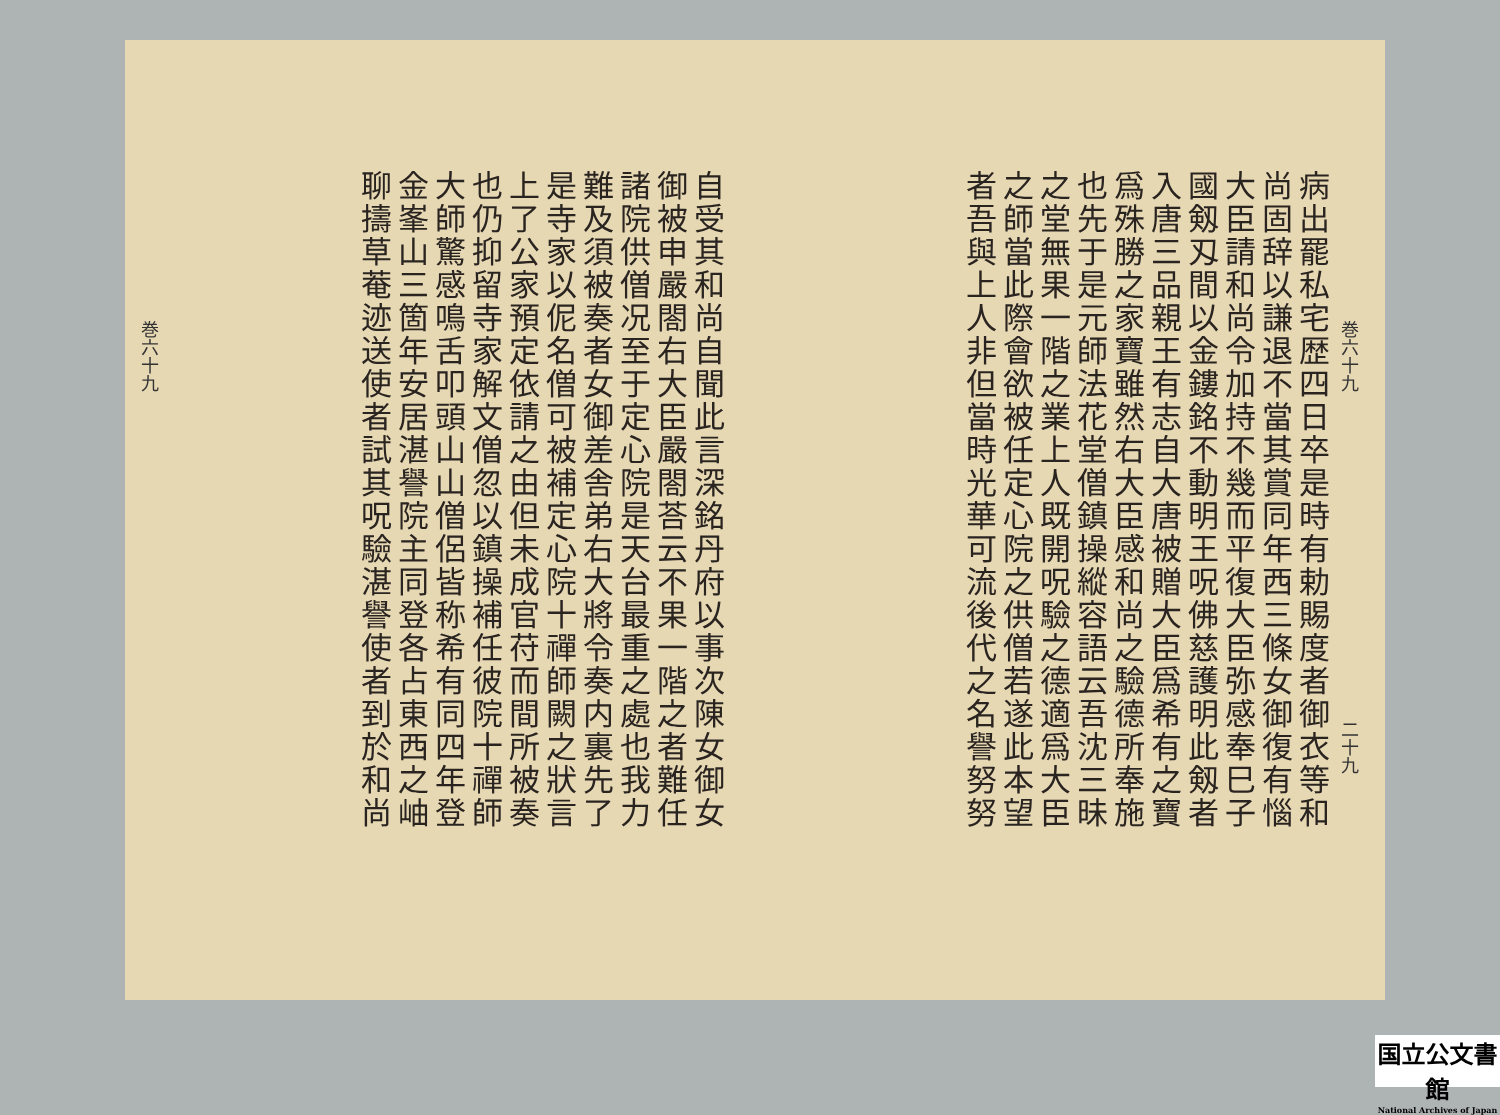自受其和尚自聞此言深銘丹府以事次陳女御女
御被申嚴閤右大臣嚴閤荅云不果一階之者難任
諸院供僧况至于定心院是天台最重之處也我力
難及須被奏者女御差舎弟右大將令奏内裏先了
是寺家以伲名僧可被補定心院十禪師闕之狀言
上了公家預定依請之由但未成官苻而間所被奏
也仍抑留寺家解文僧忽以鎮操補任彼院十禪師
大師驚感鳴舌叩頭山山僧侶皆称希有同四年登
金峯山三箇年安居湛譽院主同登各占東西之岫
聊擣草菴迹送使者試其呪驗湛譽使者到於和尚
巻六十九
巻六十九
二十九
病出罷私宅歴四日卒是時有勅賜度者御衣等和
尚固辞以謙退不當其賞同年西三條女御復有惱
大臣請和尚令加持不幾而平復大臣弥感奉巳子
國剱刄間以金鏤銘不動明王呪佛慈護明此剱者
入唐三品親王有志自大唐被贈大臣爲希有之寶
爲殊勝之家寶雖然右大臣感和尚之驗德所奉施
也先于是元師法花堂僧鎮操縱容語云吾沈三昧
之堂無果一階之業上人既開呪驗之德適爲大臣
之師當此際會欲被任定心院之供僧若遂此本望
者吾與上人非但當時光華可流後代之名譽努努
国立公文書館
National Archives of Japan